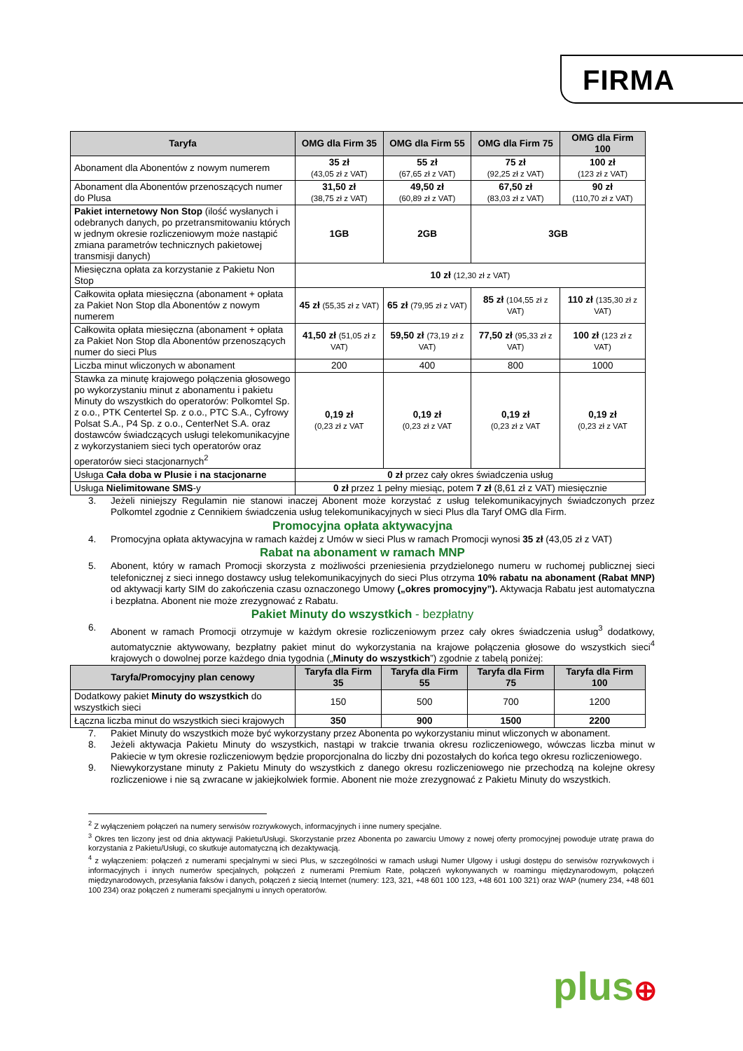FIRMA
| Taryfa | OMG dla Firm 35 | OMG dla Firm 55 | OMG dla Firm 75 | OMG dla Firm 100 |
| --- | --- | --- | --- | --- |
| Abonament dla Abonentów z nowym numerem | 35 zł (43,05 zł z VAT) | 55 zł (67,65 zł z VAT) | 75 zł (92,25 zł z VAT) | 100 zł (123 zł z VAT) |
| Abonament dla Abonentów przenoszących numer do Plusa | 31,50 zł (38,75 zł z VAT) | 49,50 zł (60,89 zł z VAT) | 67,50 zł (83,03 zł z VAT) | 90 zł (110,70 zł z VAT) |
| Pakiet internetowy Non Stop (ilość wysłanych i odebranych danych, po przetransmitowaniu których w jednym okresie rozliczeniowym może nastąpić zmiana parametrów technicznych pakietowej transmisji danych) | 1GB | 2GB | 3GB | |
| Miesięczna opłata za korzystanie z Pakietu Non Stop | 10 zł (12,30 zł z VAT) | | | |
| Całkowita opłata miesięczna (abonament + opłata za Pakiet Non Stop dla Abonentów z nowym numerem | 45 zł (55,35 zł z VAT) | 65 zł (79,95 zł z VAT) | 85 zł (104,55 zł z VAT) | 110 zł (135,30 zł z VAT) |
| Całkowita opłata miesięczna (abonament + opłata za Pakiet Non Stop dla Abonentów przenoszących numer do sieci Plus | 41,50 zł (51,05 zł z VAT) | 59,50 zł (73,19 zł z VAT) | 77,50 zł (95,33 zł z VAT) | 100 zł (123 zł z VAT) |
| Liczba minut wliczonych w abonament | 200 | 400 | 800 | 1000 |
| Stawka za minutę krajowego połączenia głosowego po wykorzystaniu minut z abonamentu i pakietu Minuty do wszystkich do operatorów: Polkomtel Sp. z o.o., PTK Centertel Sp. z o.o., PTC S.A., Cyfrowy Polsat S.A., P4 Sp. z o.o., CenterNet S.A. oraz dostawców świadczących usługi telekomunikacyjne z wykorzystaniem sieci tych operatorów oraz operatorów sieci stacjonarnych<sup>2</sup> | 0,19 zł (0,23 zł z VAT | 0,19 zł (0,23 zł z VAT | 0,19 zł (0,23 zł z VAT | 0,19 zł (0,23 zł z VAT |
| Usługa Cała doba w Plusie i na stacjonarne | 0 zł przez cały okres świadczenia usług | | | |
| Usługa Nielimitowane SMS -y | 0 zł przez 1 pełny miesiąc, potem 7 zł (8,61 zł z VAT) miesięcznie | | | |
3. Jeżeli niniejszy Regulamin nie stanowi inaczej Abonent może korzystać z usług telekomunikacyjnych świadczonych przez Polkomtel zgodnie z Cennikiem świadczenia usług telekomunikacyjnych w sieci Plus dla Taryf OMG dla Firm.
Promocyjna opłata aktywacyjna
4. Promocyjna opłata aktywacyjna w ramach każdej z Umów w sieci Plus w ramach Promocji wynosi 35 zł (43,05 zł z VAT)
Rabat na abonament w ramach MNP
5. Abonent, który w ramach Promocji skorzysta z możliwości przeniesienia przydzielonego numeru w ruchomej publicznej sieci telefonicznej z sieci innego dostawcy usług telekomunikacyjnych do sieci Plus otrzyma 10% rabatu na abonament (Rabat MNP) od aktywacji karty SIM do zakończenia czasu oznaczonego Umowy („okres promocyjny”). Aktywacja Rabatu jest automatyczna i bezpłatna. Abonent nie może zrezygnować z Rabatu.
Pakiet Minuty do wszystkich - bezpłatny
6. Abonent w ramach Promocji otrzymuje w każdym okresie rozliczeniowym przez cały okres świadczenia usług<sup>3</sup> dodatkowy, automatycznie aktywowany, bezpłatny pakiet minut do wykorzystania na krajowe połączenia głosowe do wszystkich sieci<sup>4</sup> krajowych o dowolnej porze każdego dnia tygodnia („Minuty do wszystkich”) zgodnie z tabelą poniżej:
| Taryfa/Promocyjny plan cenowy | Taryfa dla Firm 35 | Taryfa dla Firm 55 | Taryfa dla Firm 75 | Taryfa dla Firm 100 |
| --- | --- | --- | --- | --- |
| Dodatkowy pakiet Minuty do wszystkich do wszystkich sieci | 150 | 500 | 700 | 1200 |
| Łączna liczba minut do wszystkich sieci krajowych | 350 | 900 | 1500 | 2200 |
7. Pakiet Minuty do wszystkich może być wykorzystany przez Abonenta po wykorzystaniu minut wliczonych w abonament.
8. Jeżeli aktywacja Pakietu Minuty do wszystkich, nastąpi w trakcie trwania okresu rozliczeniowego, wówczas liczba minut w Pakiecie w tym okresie rozliczeniowym będzie proporcjonalna do liczby dni pozostałych do końca tego okresu rozliczeniowego.
9. Niewykorzystane minuty z Pakietu Minuty do wszystkich z danego okresu rozliczeniowego nie przechodzą na kolejne okresy rozliczeniowe i nie są zwracane w jakiejkolwiek formie. Abonent nie może zrezygnować z Pakietu Minuty do wszystkich.
<sup>2</sup> Z wyłączeniem połączeń na numery serwisów rozrywkowych, informacyjnych i inne numery specjalne.
<sup>3</sup> Okres ten liczony jest od dnia aktywacji Pakietu/Usługi. Skorzystanie przez Abonenta po zawarciu Umowy z nowej oferty promocyjnej powoduje utratę prawa do korzystania z Pakietu/Usługi, co skutkuje automatyczną ich dezaktywacją.
<sup>4</sup> z wyłączeniem: połączeń z numerami specjalnymi w sieci Plus, w szczególności w ramach usługi Numer Ulgowy i usługi dostępu do serwisów rozrywkowych i informacyjnych i innych numerów specjalnych, połączeń z numerami Premium Rate, połączeń wykonywanych w roamingu międzynarodowym, połączeń międzynarodowych, przesyłania faksów i danych, połączeń z siecią Internet (numery: 123, 321, +48 601 100 123, +48 601 100 321) oraz WAP (numery 234, +48 601 100 234) oraz połączeń z numerami specjalnymi u innych operatorów.
plus⊕